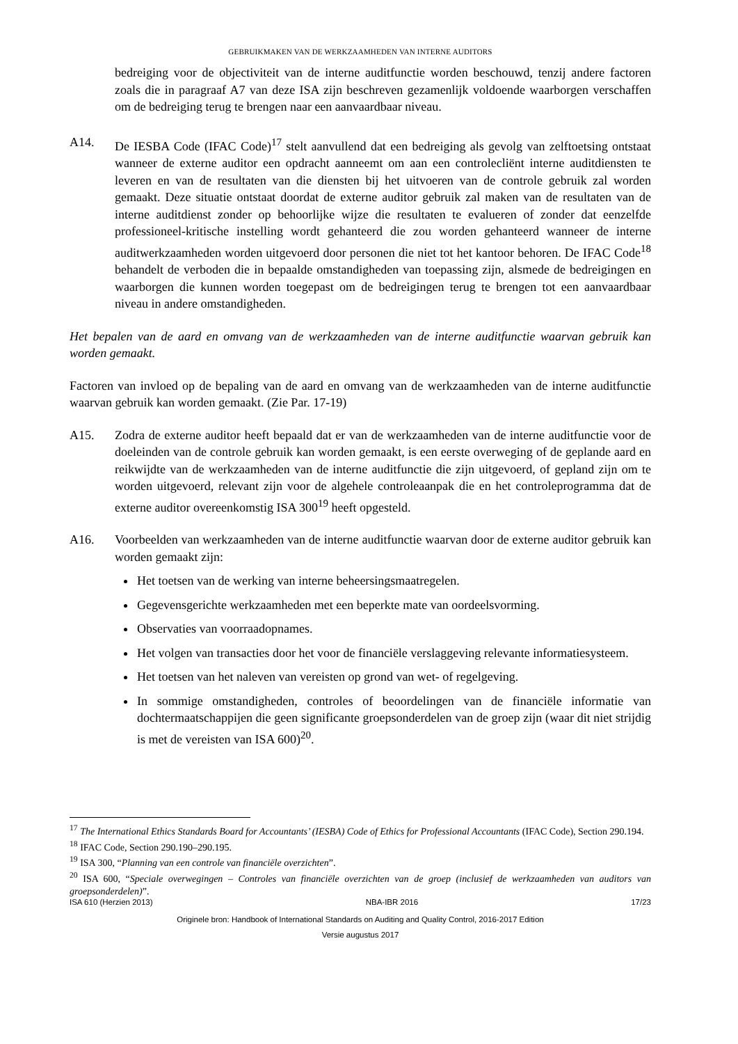GEBRUIKMAKEN VAN DE WERKZAAMHEDEN VAN INTERNE AUDITORS
bedreiging voor de objectiviteit van de interne auditfunctie worden beschouwd, tenzij andere factoren zoals die in paragraaf A7 van deze ISA zijn beschreven gezamenlijk voldoende waarborgen verschaffen om de bedreiging terug te brengen naar een aanvaardbaar niveau.
A14. De IESBA Code (IFAC Code)<sup>17</sup> stelt aanvullend dat een bedreiging als gevolg van zelftoetsing ontstaat wanneer de externe auditor een opdracht aanneemt om aan een controlecliënt interne auditdiensten te leveren en van de resultaten van die diensten bij het uitvoeren van de controle gebruik zal worden gemaakt. Deze situatie ontstaat doordat de externe auditor gebruik zal maken van de resultaten van de interne auditdienst zonder op behoorlijke wijze die resultaten te evalueren of zonder dat eenzelfde professioneel-kritische instelling wordt gehanteerd die zou worden gehanteerd wanneer de interne auditwerkzaamheden worden uitgevoerd door personen die niet tot het kantoor behoren. De IFAC Code<sup>18</sup> behandelt de verboden die in bepaalde omstandigheden van toepassing zijn, alsmede de bedreigingen en waarborgen die kunnen worden toegepast om de bedreigingen terug te brengen tot een aanvaardbaar niveau in andere omstandigheden.
Het bepalen van de aard en omvang van de werkzaamheden van de interne auditfunctie waarvan gebruik kan worden gemaakt.
Factoren van invloed op de bepaling van de aard en omvang van de werkzaamheden van de interne auditfunctie waarvan gebruik kan worden gemaakt. (Zie Par. 17-19)
A15. Zodra de externe auditor heeft bepaald dat er van de werkzaamheden van de interne auditfunctie voor de doeleinden van de controle gebruik kan worden gemaakt, is een eerste overweging of de geplande aard en reikwijdte van de werkzaamheden van de interne auditfunctie die zijn uitgevoerd, of gepland zijn om te worden uitgevoerd, relevant zijn voor de algehele controleaanpak die en het controleprogramma dat de externe auditor overeenkomstig ISA 300<sup>19</sup> heeft opgesteld.
A16. Voorbeelden van werkzaamheden van de interne auditfunctie waarvan door de externe auditor gebruik kan worden gemaakt zijn:
Het toetsen van de werking van interne beheersingsmaatregelen.
Gegevensgerichte werkzaamheden met een beperkte mate van oordeelsvorming.
Observaties van voorraadopnames.
Het volgen van transacties door het voor de financiële verslaggeving relevante informatiesysteem.
Het toetsen van het naleven van vereisten op grond van wet- of regelgeving.
In sommige omstandigheden, controles of beoordelingen van de financiële informatie van dochtermaatschappijen die geen significante groepsonderdelen van de groep zijn (waar dit niet strijdig is met de vereisten van ISA 600)<sup>20</sup>.
<sup>17</sup> The International Ethics Standards Board for Accountants’ (IESBA) Code of Ethics for Professional Accountants (IFAC Code), Section 290.194.
<sup>18</sup> IFAC Code, Section 290.190–290.195.
<sup>19</sup> ISA 300, “Planning van een controle van financiële overzichten”.
<sup>20</sup> ISA 600, “Speciale overwegingen – Controles van financiële overzichten van de groep (inclusief de werkzaamheden van auditors van groepsonderdelen)”.
ISA 610 (Herzien 2013) NBA-IBR 2016 17/23
Originele bron: Handbook of International Standards on Auditing and Quality Control, 2016-2017 Edition
Versie augustus 2017